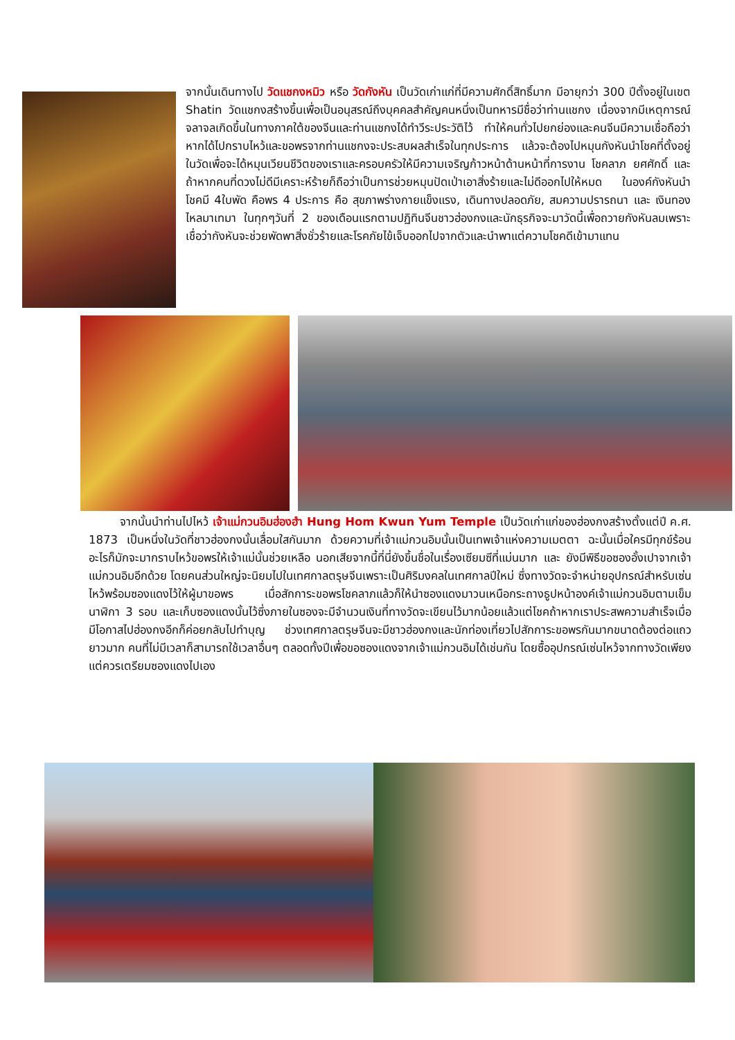จากนั้นเดินทางไป วัดแชกงหมิว หรือ วัดกังหัน เป็นวัดเก่าแก่ที่มีความศักดิ์สิทธิ์มาก มีอายุกว่า 300 ปีตั้งอยู่ในเขต Shatin วัดแชกงสร้างขึ้นเพื่อเป็นอนุสรณ์ถึงบุคคลสำคัญคนหนึ่งเป็นทหารมีชื่อว่าท่านแชกง เนื่องจากมีเหตุการณ์จลาจลเกิดขึ้นในทางภาคใต้ของจีนและท่านแชกงได้ทำวีระประวัติไว้ ทำให้คนทั่วไปยกย่องและคนจีนมีความเชื่อถือว่าหากได้ไปกราบไหว้และขอพรจากท่านแชกงจะประสบผลสำเร็จในทุกประการ แล้วจะต้องไปหมุนกังหันนำโชคที่ตั้งอยู่ในวัดเพื่อจะได้หมุนเวียนชีวิตของเราและครอบครัวให้มีความเจริญก้าวหน้าด้านหน้าที่การงาน โชคลาภ ยศศักดิ์ และถ้าหากคนที่ดวงไม่ดีมีเคราะห์ร้ายก็ถือว่าเป็นการช่วยหมุนปัดเป่าเอาสิ่งร้ายและไม่ดีออกไปให้หมด ในองค์กังหันนำโชคมี 4ใบพัด คือพร 4 ประการ คือ สุขภาพร่างกายแข็งแรง, เดินทางปลอดภัย, สมความปรารถนา และ เงินทองไหลมาเทมา ในทุกๆวันที่ 2 ของเดือนแรกตามปฏิทินจีนชาวฮ่องกงและนักธุรกิจจะมาวัดนี้เพื่อถวายกังหันลมเพราะเชื่อว่ากังหันจะช่วยพัดพาสิ่งชั่วร้ายและโรคภัยไข้เจ็บออกไปจากตัวและนำพาแต่ความโชคดีเข้ามาแทน
จากนั้นนำท่านไปไหว้ เจ้าแม่กวนอิมฮ่องฮำ Hung Hom Kwun Yum Temple เป็นวัดเก่าแก่ของฮ่องกงสร้างตั้งแต่ปี ค.ศ. 1873 เป็นหนึ่งในวัดที่ชาวฮ่องกงนั้นเลื่อมใสกันมาก ด้วยความที่เจ้าแม่กวนอิมนั้นเป็นเทพเจ้าแห่งความเมตตา ฉะนั้นเมื่อใครมีทุกข์ร้อนอะไรก็มักจะมากราบไหว้ขอพรให้เจ้าแม่นั้นช่วยเหลือ นอกเสียจากนี้ที่นี่ยังขึ้นชื่อในเรื่องเซียมซีที่แม่นมาก และ ยังมีพิธีขอซองอั้งเปาจากเจ้าแม่กวนอิมอีกด้วย โดยคนส่วนใหญ่จะนิยมไปในเทศกาลตรุษจีนเพราะเป็นศิริมงคลในเทศกาลปีใหม่ ซึ่งทางวัดจะจำหน่ายอุปกรณ์สำหรับเซ่นไหว้พร้อมซองแดงไว้ให้ผู้มาขอพร เมื่อสักการะขอพรโชคลาภแล้วก็ให้นำซองแดงมาวนเหนือกระถางธูปหน้าองค์เจ้าแม่กวนอิมตามเข็มนาฬิกา 3 รอบ และเก็บซองแดงนั้นไว้ซึ่งภายในซองจะมีจำนวนเงินที่ทางวัดจะเขียนไว้มากน้อยแล้วแต่โชคถ้าหากเราประสพความสำเร็จเมื่อมีโอกาสไปฮ่องกงอีกก็ค่อยกลับไปทำบุญ ช่วงเทศกาลตรุษจีนจะมีชาวฮ่องกงและนักท่องเที่ยวไปสักการะขอพรกันมากขนาดต้องต่อแถวยาวมาก คนที่ไม่มีเวลาก็สามารถใช้เวลาอื่นๆ ตลอดทั้งปีเพื่อขอซองแดงจากเจ้าแม่กวนอิมได้เช่นกัน โดยซื้ออุปกรณ์เซ่นไหว้จากทางวัดเพียงแต่ควรเตรียมซองแดงไปเอง